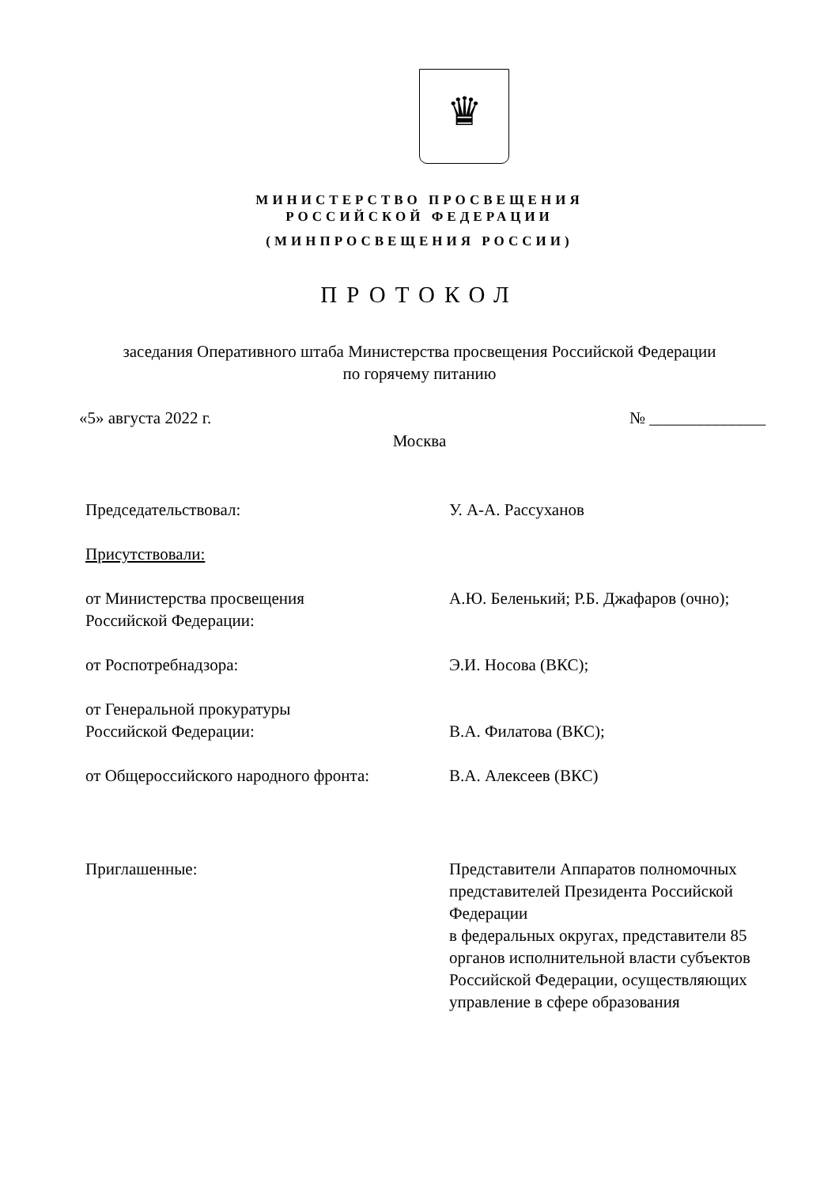♛
МИНИСТЕРСТВО ПРОСВЕЩЕНИЯ
РОССИЙСКОЙ ФЕДЕРАЦИИ
(МИНПРОСВЕЩЕНИЯ РОССИИ)
ПРОТОКОЛ
заседания Оперативного штаба Министерства просвещения Российской Федерации
по горячему питанию
«5» августа 2022 г. № ______________
Москва
Председательствовал: У. А-А. Рассуханов
Присутствовали:
от Министерства просвещения
Российской Федерации:
А.Ю. Беленький; Р.Б. Джафаров (очно);
от Роспотребнадзора: Э.И. Носова (ВКС);
от Генеральной прокуратуры
Российской Федерации:
В.А. Филатова (ВКС);
от Общероссийского народного фронта: В.А. Алексеев (ВКС)
Приглашенные: Представители Аппаратов полномочных представителей Президента Российской Федерации
в федеральных округах, представители 85 органов исполнительной власти субъектов Российской Федерации, осуществляющих управление в сфере образования